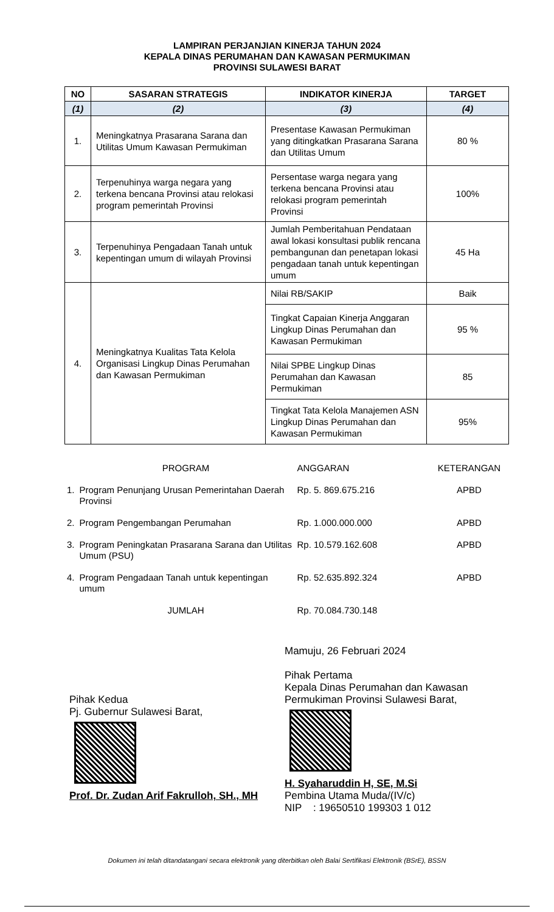LAMPIRAN PERJANJIAN KINERJA TAHUN 2024
KEPALA DINAS PERUMAHAN DAN KAWASAN PERMUKIMAN
PROVINSI SULAWESI BARAT
| NO | SASARAN STRATEGIS | INDIKATOR KINERJA | TARGET |
| --- | --- | --- | --- |
| (1) | (2) | (3) | (4) |
| 1. | Meningkatnya Prasarana Sarana dan Utilitas Umum Kawasan Permukiman | Presentase Kawasan Permukiman yang ditingkatkan Prasarana Sarana dan Utilitas Umum | 80 % |
| 2. | Terpenuhinya warga negara yang terkena bencana Provinsi atau relokasi program pemerintah Provinsi | Persentase warga negara yang terkena bencana Provinsi atau relokasi program pemerintah Provinsi | 100% |
| 3. | Terpenuhinya Pengadaan Tanah untuk kepentingan umum di wilayah Provinsi | Jumlah Pemberitahuan Pendataan awal lokasi konsultasi publik rencana pembangunan dan penetapan lokasi pengadaan tanah untuk kepentingan umum | 45 Ha |
| 4. | Meningkatnya Kualitas Tata Kelola Organisasi Lingkup Dinas Perumahan dan Kawasan Permukiman | Nilai RB/SAKIP | Baik |
| | | Tingkat Capaian Kinerja Anggaran Lingkup Dinas Perumahan dan Kawasan Permukiman | 95 % |
| | | Nilai SPBE Lingkup Dinas Perumahan dan Kawasan Permukiman | 85 |
| | | Tingkat Tata Kelola Manajemen ASN Lingkup Dinas Perumahan dan Kawasan Permukiman | 95% |
| | PROGRAM | ANGGARAN | KETERANGAN |
| 1. | Program Penunjang Urusan Pemerintahan Daerah Provinsi | Rp. 5. 869.675.216 | APBD |
| 2. | Program Pengembangan Perumahan | Rp. 1.000.000.000 | APBD |
| 3. | Program Peningkatan Prasarana Sarana dan Utilitas Umum (PSU) | Rp. 10.579.162.608 | APBD |
| 4. | Program Pengadaan Tanah untuk kepentingan umum | Rp. 52.635.892.324 | APBD |
| | JUMLAH | Rp. 70.084.730.148 | |
Pihak Kedua
Pj. Gubernur Sulawesi Barat,
Prof. Dr. Zudan Arif Fakrulloh, SH., MH
Mamuju, 26 Februari 2024
Pihak Pertama
Kepala Dinas Perumahan dan Kawasan
Permukiman Provinsi Sulawesi Barat,
H. Syaharuddin H, SE, M.Si
Pembina Utama Muda/(IV/c)
NIP : 19650510 199303 1 012
Dokumen ini telah ditandatangani secara elektronik yang diterbitkan oleh Balai Sertifikasi Elektronik (BSrE), BSSN